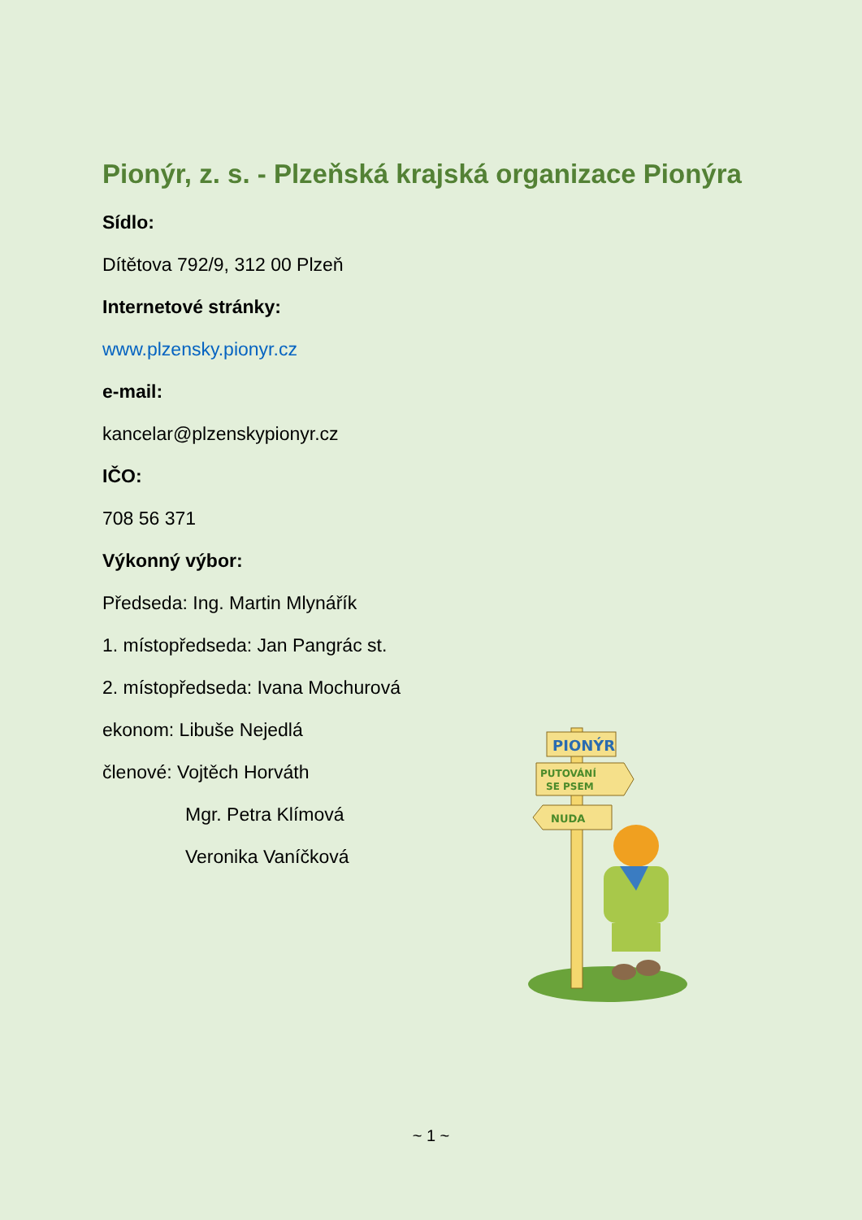Pionýr, z. s. - Plzeňská krajská organizace Pionýra
Sídlo:
Dítětova 792/9, 312 00 Plzeň
Internetové stránky:
www.plzensky.pionyr.cz
e-mail:
kancelar@plzenskypionyr.cz
IČO:
708 56 371
Výkonný výbor:
Předseda: Ing. Martin Mlynářík
1. místopředseda: Jan Pangrác st.
2. místopředseda: Ivana Mochurová
ekonom: Libuše Nejedlá
členové: Vojtěch Horváth
Mgr. Petra Klímová
Veronika Vaníčková
PIONÝR
PUTOVÁNÍ
SE PSEM
NUDA
~ 1 ~